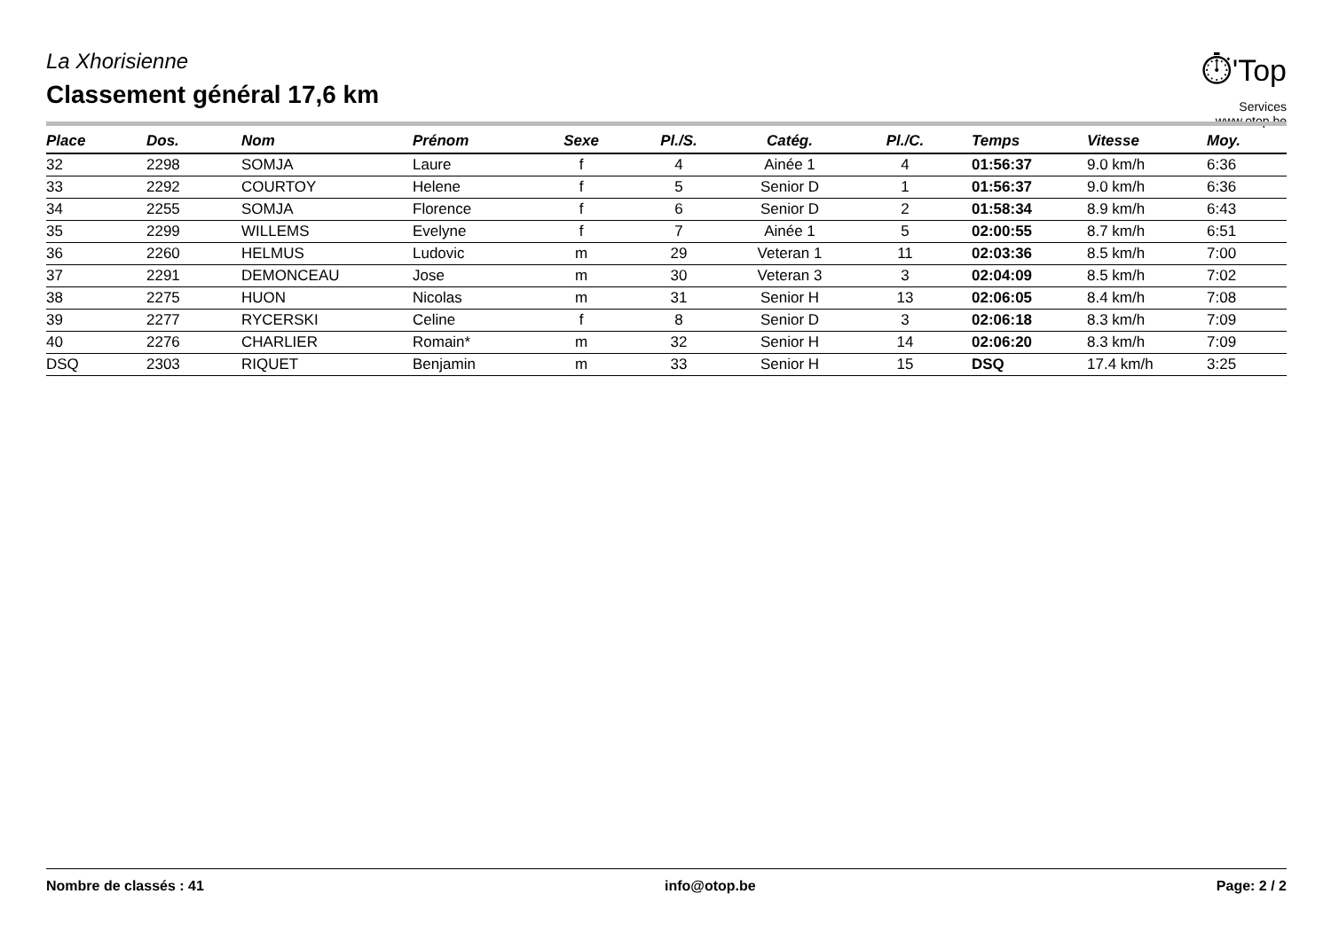La Xhorisienne
Classement général 17,6 km
⏱'Top
Services
www.otop.be
| Place | Dos. | Nom | Prénom | Sexe | Pl./S. | Catég. | Pl./C. | Temps | Vitesse | Moy. |
| --- | --- | --- | --- | --- | --- | --- | --- | --- | --- | --- |
| 32 | 2298 | SOMJA | Laure | f | 4 | Ainée 1 | 4 | 01:56:37 | 9.0 km/h | 6:36 |
| 33 | 2292 | COURTOY | Helene | f | 5 | Senior D | 1 | 01:56:37 | 9.0 km/h | 6:36 |
| 34 | 2255 | SOMJA | Florence | f | 6 | Senior D | 2 | 01:58:34 | 8.9 km/h | 6:43 |
| 35 | 2299 | WILLEMS | Evelyne | f | 7 | Ainée 1 | 5 | 02:00:55 | 8.7 km/h | 6:51 |
| 36 | 2260 | HELMUS | Ludovic | m | 29 | Veteran 1 | 11 | 02:03:36 | 8.5 km/h | 7:00 |
| 37 | 2291 | DEMONCEAU | Jose | m | 30 | Veteran 3 | 3 | 02:04:09 | 8.5 km/h | 7:02 |
| 38 | 2275 | HUON | Nicolas | m | 31 | Senior H | 13 | 02:06:05 | 8.4 km/h | 7:08 |
| 39 | 2277 | RYCERSKI | Celine | f | 8 | Senior D | 3 | 02:06:18 | 8.3 km/h | 7:09 |
| 40 | 2276 | CHARLIER | Romain* | m | 32 | Senior H | 14 | 02:06:20 | 8.3 km/h | 7:09 |
| DSQ | 2303 | RIQUET | Benjamin | m | 33 | Senior H | 15 | DSQ | 17.4 km/h | 3:25 |
Nombre de classés : 41 info@otop.be Page: 2 / 2